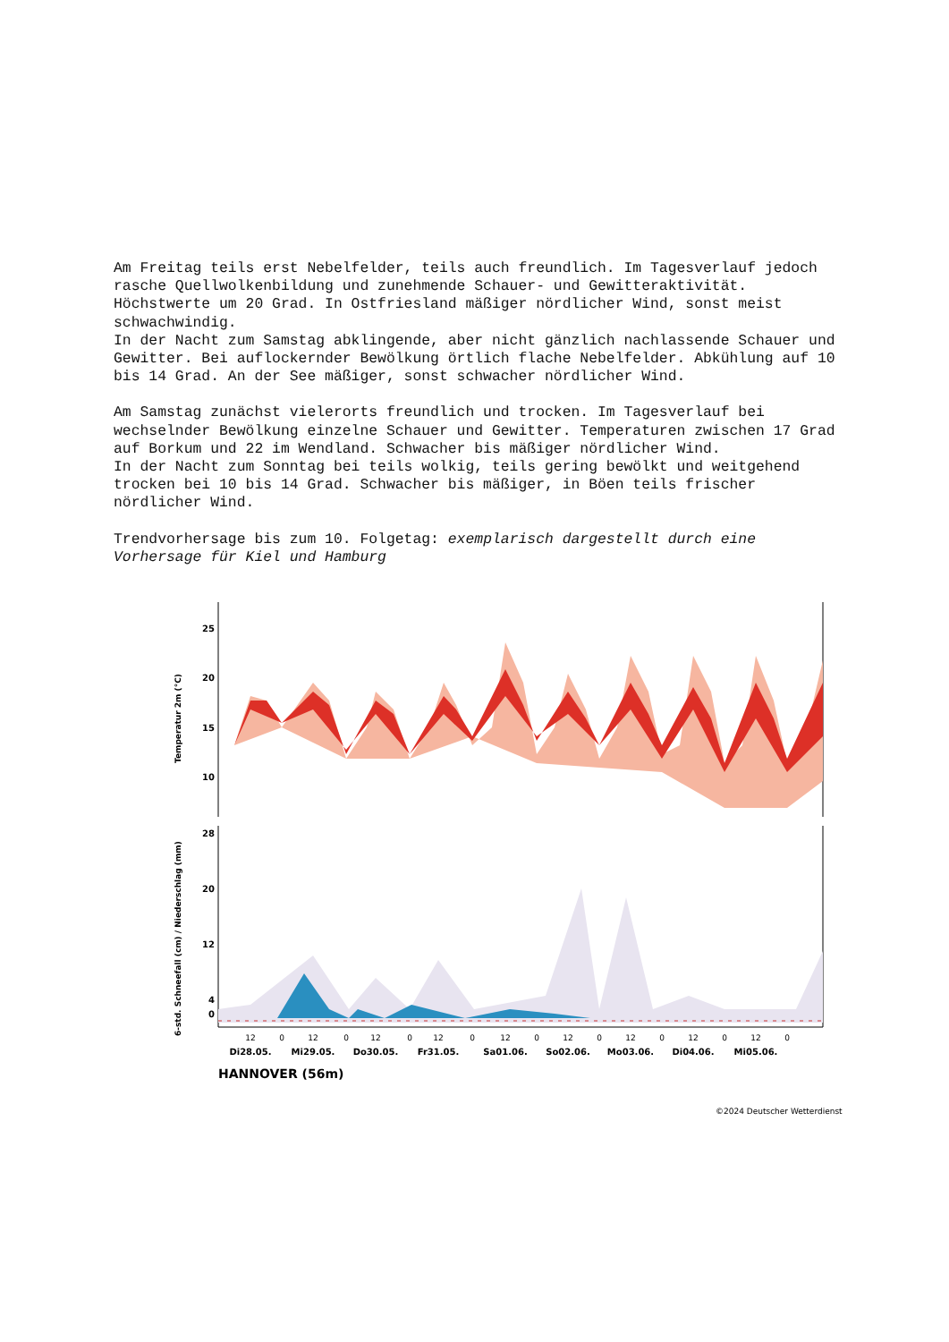Am Freitag teils erst Nebelfelder, teils auch freundlich. Im Tagesverlauf jedoch rasche Quellwolkenbildung und zunehmende Schauer- und Gewitteraktivität. Höchstwerte um 20 Grad. In Ostfriesland mäßiger nördlicher Wind, sonst meist schwachwindig.
In der Nacht zum Samstag abklingende, aber nicht gänzlich nachlassende Schauer und Gewitter. Bei auflockernder Bewölkung örtlich flache Nebelfelder. Abkühlung auf 10 bis 14 Grad. An der See mäßiger, sonst schwacher nördlicher Wind.
Am Samstag zunächst vielerorts freundlich und trocken. Im Tagesverlauf bei wechselnder Bewölkung einzelne Schauer und Gewitter. Temperaturen zwischen 17 Grad auf Borkum und 22 im Wendland. Schwacher bis mäßiger nördlicher Wind.
In der Nacht zum Sonntag bei teils wolkig, teils gering bewölkt und weitgehend trocken bei 10 bis 14 Grad. Schwacher bis mäßiger, in Böen teils frischer nördlicher Wind.
Trendvorhersage bis zum 10. Folgetag: exemplarisch dargestellt durch eine Vorhersage für Kiel und Hamburg
Temperatur 2m (°C)
6-std. Schneefall (cm) / Niederschlag (mm)
25
20
15
10
28
20
12
4
0
12
0
12
0
12
0
12
0
12
0
12
0
12
0
12
0
12
0
Di28.05.
Mi29.05.
Do30.05.
Fr31.05.
Sa01.06.
So02.06.
Mo03.06.
Di04.06.
Mi05.06.
HANNOVER (56m)
©2024 Deutscher Wetterdienst